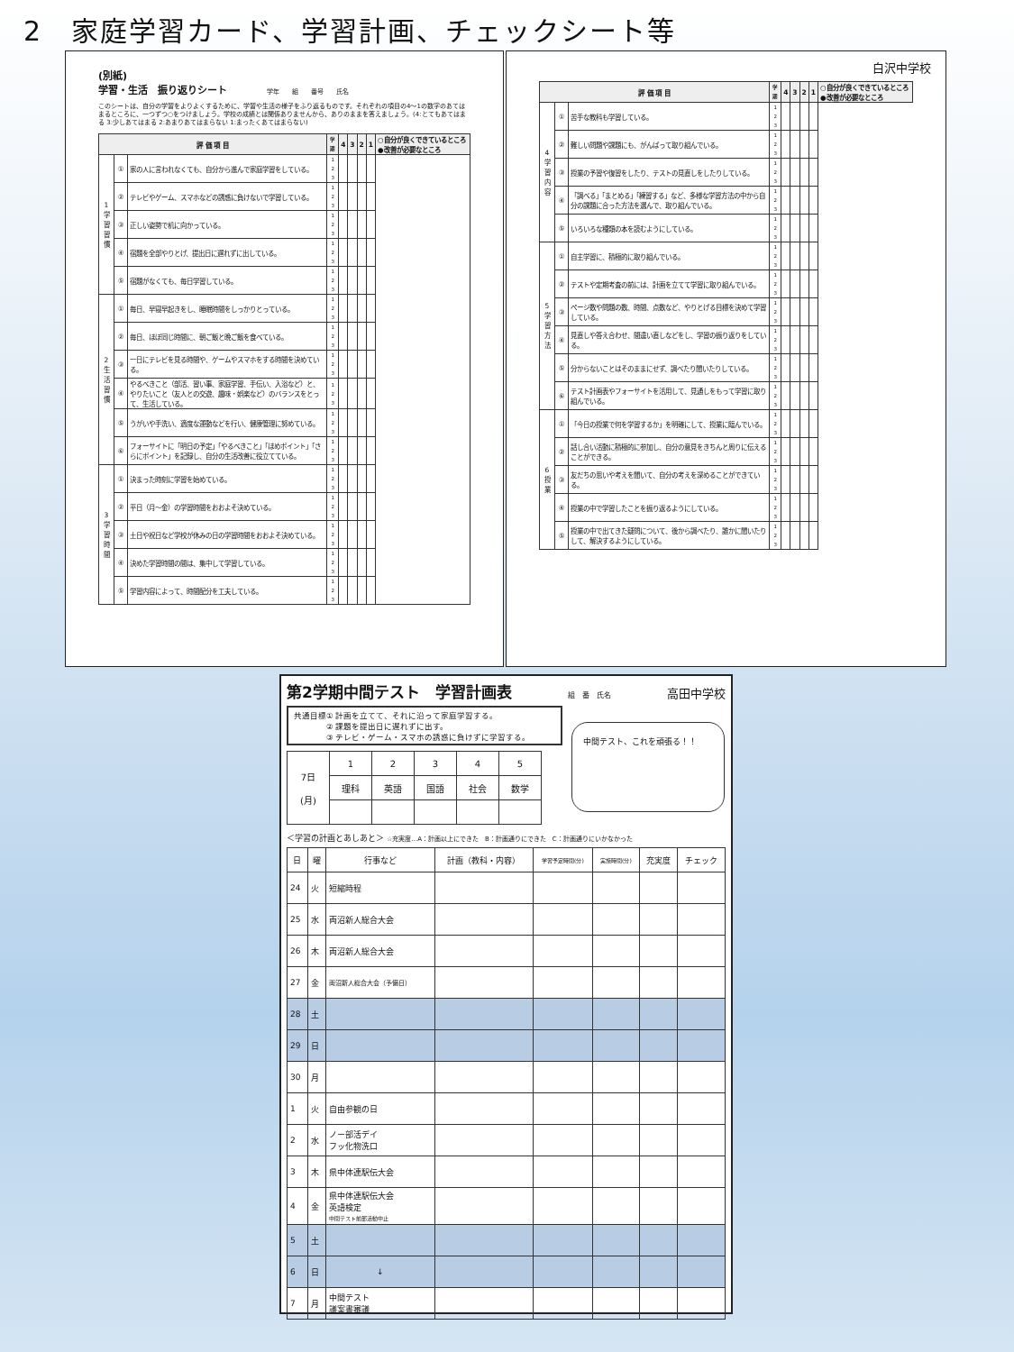2　家庭学習カード、学習計画、チェックシート等
(別紙)
学習・生活　振り返りシート 学年　　組　　番号　　氏名
このシートは、自分の学習をよりよくするために、学習や生活の様子をふり返るものです。それぞれの項目の4～1の数字のあてはまるところに、一つずつ○をつけましょう。学校の成績とは関係ありませんから、ありのままを答えましょう。(4:とてもあてはまる 3:少しあてはまる 2:あまりあてはまらない 1:まったくあてはまらない)
| 評 価 項 目 | | | 学期 | 4 | 3 | 2 | 1 | ○自分が良くできているところ ●改善が必要なところ |
| --- | --- | --- | --- | --- | --- | --- | --- | --- |
| 1 学 習 習 慣 | ① | 家の人に言われなくても、自分から進んで家庭学習をしている。 | 1 2 3 | | | | | |
| | ② | テレビやゲーム、スマホなどの誘惑に負けないで学習している。 | 1 2 3 | | | | | |
| | ③ | 正しい姿勢で机に向かっている。 | 1 2 3 | | | | | |
| | ④ | 宿題を全部やりとげ、提出日に遅れずに出している。 | 1 2 3 | | | | | |
| | ⑤ | 宿題がなくても、毎日学習している。 | 1 2 3 | | | | | |
| 2 生 活 習 慣 | ① | 毎日、早寝早起きをし、睡眠時間をしっかりとっている。 | 1 2 3 | | | | | |
| | ② | 毎日、ほぼ同じ時間に、朝ご飯と晩ご飯を食べている。 | 1 2 3 | | | | | |
| | ③ | 一日にテレビを見る時間や、ゲームやスマホをする時間を決めている。 | 1 2 3 | | | | | |
| | ④ | やるべきこと（部活、習い事、家庭学習、手伝い、入浴など）と、やりたいこと（友人との交遊、趣味・娯楽など）のバランスをとって、生活している。 | 1 2 3 | | | | | |
| | ⑤ | うがいや手洗い、適度な運動などを行い、健康管理に努めている。 | 1 2 3 | | | | | |
| | ⑥ | フォーサイトに「明日の予定」「やるべきこと」「ほめポイント」「さらにポイント」を記録し、自分の生活改善に役立てている。 | 1 2 3 | | | | | |
| 3 学 習 時 間 | ① | 決まった時刻に学習を始めている。 | 1 2 3 | | | | | |
| | ② | 平日（月～金）の学習時間をおおよそ決めている。 | 1 2 3 | | | | | |
| | ③ | 土日や祝日など学校が休みの日の学習時間をおおよそ決めている。 | 1 2 3 | | | | | |
| | ④ | 決めた学習時間の間は、集中して学習している。 | 1 2 3 | | | | | |
| | ⑤ | 学習内容によって、時間配分を工夫している。 | 1 2 3 | | | | | |
白沢中学校
| 評 価 項 目 | | | 学期 | 4 | 3 | 2 | 1 | ○自分が良くできているところ ●改善が必要なところ |
| --- | --- | --- | --- | --- | --- | --- | --- | --- |
| 4 学 習 内 容 | ① | 苦手な教科も学習している。 | 1 2 3 | | | | | |
| | ② | 難しい問題や課題にも、がんばって取り組んでいる。 | 1 2 3 | | | | | |
| | ③ | 授業の予習や復習をしたり、テストの見直しをしたりしている。 | 1 2 3 | | | | | |
| | ④ | 「調べる」「まとめる」「練習する」など、多様な学習方法の中から自分の課題に合った方法を選んで、取り組んでいる。 | 1 2 3 | | | | | |
| | ⑤ | いろいろな種類の本を読むようにしている。 | 1 2 3 | | | | | |
| 5 学 習 方 法 | ① | 自主学習に、積極的に取り組んでいる。 | 1 2 3 | | | | | |
| | ② | テストや定期考査の前には、計画を立てて学習に取り組んでいる。 | 1 2 3 | | | | | |
| | ③ | ページ数や問題の数、時間、点数など、やりとげる目標を決めて学習している。 | 1 2 3 | | | | | |
| | ④ | 見直しや答え合わせ、間違い直しなどをし、学習の振り返りをしている。 | 1 2 3 | | | | | |
| | ⑤ | 分からないことはそのままにせず、調べたり聞いたりしている。 | 1 2 3 | | | | | |
| | ⑥ | テスト計画表やフォーサイトを活用して、見通しをもって学習に取り組んでいる。 | 1 2 3 | | | | | |
| 6 授 業 | ① | 「今日の授業で何を学習するか」を明確にして、授業に臨んでいる。 | 1 2 3 | | | | | |
| | ② | 話し合い活動に積極的に参加し、自分の意見をきちんと周りに伝えることができる。 | 1 2 3 | | | | | |
| | ③ | 友だちの思いや考えを聞いて、自分の考えを深めることができている。 | 1 2 3 | | | | | |
| | ④ | 授業の中で学習したことを振り返るようにしている。 | 1 2 3 | | | | | |
| | ⑤ | 授業の中で出てきた疑問について、後から調べたり、誰かに聞いたりして、解決するようにしている。 | 1 2 3 | | | | | |
第2学期中間テスト　学習計画表 組　番　氏名 高田中学校
共通目標① 計画を立てて、それに沿って家庭学習する。
　　　　② 課題を提出日に遅れずに出す。
　　　　③ テレビ・ゲーム・スマホの誘惑に負けずに学習する。
| 7日 (月) | 1 | 2 | 3 | 4 | 5 |
| | 理科 | 英語 | 国語 | 社会 | 数学 |
中間テスト、これを頑張る！！
＜学習の計画とあしあと＞ ☆充実度…A：計画以上にできた　B：計画通りにできた　C：計画通りにいかなかった
| 日 | 曜 | 行事など | 計画（教科・内容） | 学習予定時間(分) | 実施時間(分) | 充実度 | チェック |
| --- | --- | --- | --- | --- | --- | --- | --- |
| 24 | 火 | 短縮時程 | | | | | |
| 25 | 水 | 両沼新人総合大会 | | | | | |
| 26 | 木 | 両沼新人総合大会 | | | | | |
| 27 | 金 | 両沼新人総合大会（予備日） | | | | | |
| 28 | 土 | | | | | | |
| 29 | 日 | | | | | | |
| 30 | 月 | | | | | | |
| 1 | 火 | 自由参観の日 | | | | | |
| 2 | 水 | ノー部活デイ フッ化物洗口 | | | | | |
| 3 | 木 | 県中体連駅伝大会 | | | | | |
| 4 | 金 | 県中体連駅伝大会 英語検定 中間テスト前部活動中止 | | | | | |
| 5 | 土 | | | | | | |
| 6 | 日 | ↓ | | | | | |
| 7 | 月 | 中間テスト 議案書審議 | | | | | |